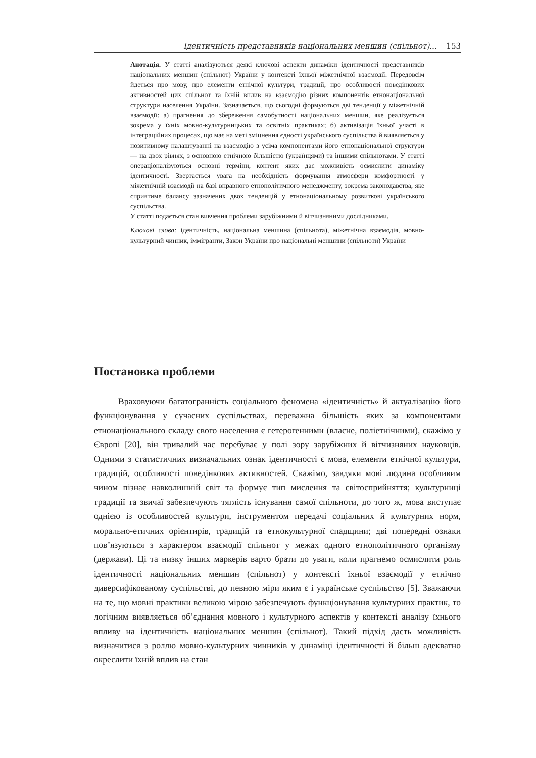Ідентичність представників національних меншин (спільнот)... 153
Анотація. У статті аналізуються деякі ключові аспекти динаміки ідентичності представників національних меншин (спільнот) України у контексті їхньої міжетнічної взаємодії. Передовсім йдеться про мову, про елементи етнічної культури, традиції, про особливості поведінкових активностей цих спільнот та їхній вплив на взаємодію різних компонентів етнонаціональної структури населення України. Зазначається, що сьогодні формуються дві тенденції у міжетнічній взаємодії: а) прагнення до збереження самобутності національних меншин, яке реалізується зокрема у їхніх мовно-культурницьких та освітніх практиках; б) активізація їхньої участі в інтеграційних процесах, що має на меті зміцнення єдності українського суспільства й виявляється у позитивному налаштуванні на взаємодію з усіма компонентами його етнонаціональної структури — на двох рівнях, з основною етнічною більшістю (українцями) та іншими спільнотами. У статті операціоналізуються основні терміни, контент яких дає можливість осмислити динаміку ідентичності. Звертається увага на необхідність формування атмосфери комфортності у міжетнічній взаємодії на базі вправного етнополітичного менеджменту, зокрема законодавства, яке сприятиме балансу зазначених двох тенденцій у етнонаціональному розвиткові українського суспільства.
У статті подається стан вивчення проблеми зарубіжними й вітчизняними дослідниками.
Ключові слова: ідентичність, національна меншина (спільнота), міжетнічна взаємодія, мовно-культурний чинник, іммігранти, Закон України про національні меншини (спільноти) України
Постановка проблеми
Враховуючи багатогранність соціального феномена «ідентичність» й актуалізацію його функціонування у сучасних суспільствах, переважна більшість яких за компонентами етнонаціонального складу свого населення є гетерогенними (власне, поліетнічними), скажімо у Європі [20], він тривалий час перебуває у полі зору зарубіжних й вітчизняних науковців. Одними з статистичних визначальних ознак ідентичності є мова, елементи етнічної культури, традицій, особливості поведінкових активностей. Скажімо, завдяки мові людина особливим чином пізнає навколишній світ та формує тип мислення та світосприйняття; культурниці традиції та звичаї забезпечують тяглість існування самої спільноти, до того ж, мова виступає однією із особливостей культури, інструментом передачі соціальних й культурних норм, морально-етичних орієнтирів, традицій та етнокультурної спадщини; дві попередні ознаки пов’язуються з характером взаємодії спільнот у межах одного етнополітичного організму (держави). Ці та низку інших маркерів варто брати до уваги, коли прагнемо осмислити роль ідентичності національних меншин (спільнот) у контексті їхньої взаємодії у етнічно диверсифікованому суспільстві, до певною міри яким є і українське суспільство [5]. Зважаючи на те, що мовні практики великою мірою забезпечують функціонування культурних практик, то логічним виявляється об’єднання мовного і культурного аспектів у контексті аналізу їхнього впливу на ідентичність національних меншин (спільнот). Такий підхід дасть можливість визначитися з роллю мовно-культурних чинників у динаміці ідентичності й більш адекватно окреслити їхній вплив на стан